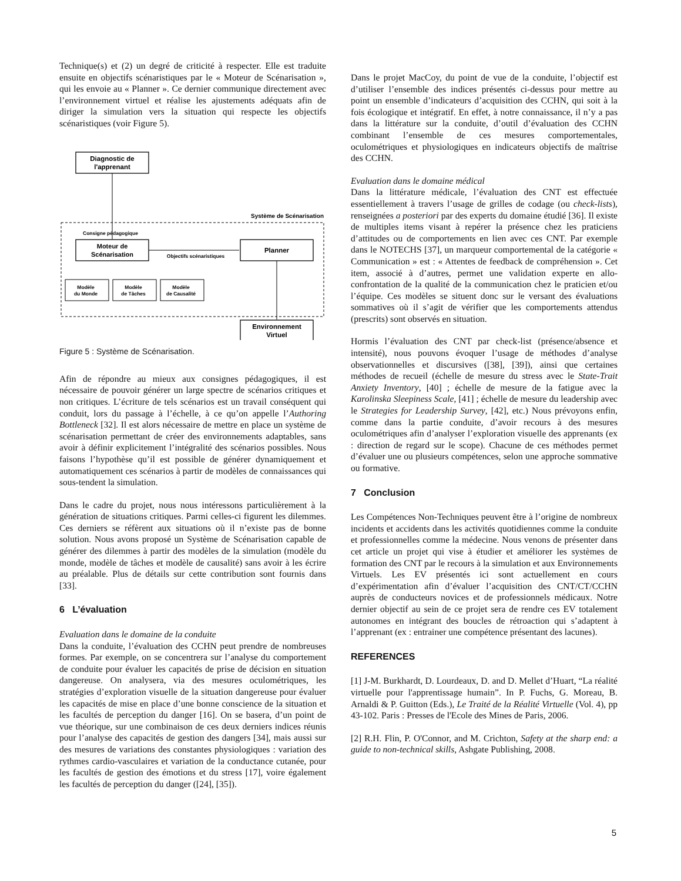Technique(s) et (2) un degré de criticité à respecter. Elle est traduite ensuite en objectifs scénaristiques par le « Moteur de Scénarisation », qui les envoie au « Planner ». Ce dernier communique directement avec l’environnement virtuel et réalise les ajustements adéquats afin de diriger la simulation vers la situation qui respecte les objectifs scénaristiques (voir Figure 5).
Diagnostic de
l'apprenant
Système de Scénarisation
Consigne pédagogique
Moteur de
Scénarisation
Objectifs scénaristiques
Planner
Environnement
Virtuel
Modèle
du Monde
Modèle
de Tâches
Modèle
de Causalité
Figure 5 : Système de Scénarisation.
Afin de répondre au mieux aux consignes pédagogiques, il est nécessaire de pouvoir générer un large spectre de scénarios critiques et non critiques. L’écriture de tels scénarios est un travail conséquent qui conduit, lors du passage à l’échelle, à ce qu’on appelle l’Authoring Bottleneck [32]. Il est alors nécessaire de mettre en place un système de scénarisation permettant de créer des environnements adaptables, sans avoir à définir explicitement l’intégralité des scénarios possibles. Nous faisons l’hypothèse qu’il est possible de générer dynamiquement et automatiquement ces scénarios à partir de modèles de connaissances qui sous-tendent la simulation.
Dans le cadre du projet, nous nous intéressons particulièrement à la génération de situations critiques. Parmi celles-ci figurent les dilemmes. Ces derniers se réfèrent aux situations où il n’existe pas de bonne solution. Nous avons proposé un Système de Scénarisation capable de générer des dilemmes à partir des modèles de la simulation (modèle du monde, modèle de tâches et modèle de causalité) sans avoir à les écrire au préalable. Plus de détails sur cette contribution sont fournis dans [33].
6 L’évaluation
Evaluation dans le domaine de la conduite
Dans la conduite, l’évaluation des CCHN peut prendre de nombreuses formes. Par exemple, on se concentrera sur l’analyse du comportement de conduite pour évaluer les capacités de prise de décision en situation dangereuse. On analysera, via des mesures oculométriques, les stratégies d’exploration visuelle de la situation dangereuse pour évaluer les capacités de mise en place d’une bonne conscience de la situation et les facultés de perception du danger [16]. On se basera, d’un point de vue théorique, sur une combinaison de ces deux derniers indices réunis pour l’analyse des capacités de gestion des dangers [34], mais aussi sur des mesures de variations des constantes physiologiques : variation des rythmes cardio-vasculaires et variation de la conductance cutanée, pour les facultés de gestion des émotions et du stress [17], voire également les facultés de perception du danger ([24], [35]).
Dans le projet MacCoy, du point de vue de la conduite, l’objectif est d’utiliser l’ensemble des indices présentés ci-dessus pour mettre au point un ensemble d’indicateurs d’acquisition des CCHN, qui soit à la fois écologique et intégratif. En effet, à notre connaissance, il n’y a pas dans la littérature sur la conduite, d’outil d’évaluation des CCHN combinant l’ensemble de ces mesures comportementales, oculométriques et physiologiques en indicateurs objectifs de maîtrise des CCHN.
Evaluation dans le domaine médical
Dans la littérature médicale, l’évaluation des CNT est effectuée essentiellement à travers l’usage de grilles de codage (ou check-lists), renseignées a posteriori par des experts du domaine étudié [36]. Il existe de multiples items visant à repérer la présence chez les praticiens d’attitudes ou de comportements en lien avec ces CNT. Par exemple dans le NOTECHS [37], un marqueur comportemental de la catégorie « Communication » est : « Attentes de feedback de compréhension ». Cet item, associé à d’autres, permet une validation experte en allo-confrontation de la qualité de la communication chez le praticien et/ou l’équipe. Ces modèles se situent donc sur le versant des évaluations sommatives où il s’agit de vérifier que les comportements attendus (prescrits) sont observés en situation.
Hormis l’évaluation des CNT par check-list (présence/absence et intensité), nous pouvons évoquer l’usage de méthodes d’analyse observationnelles et discursives ([38], [39]), ainsi que certaines méthodes de recueil (échelle de mesure du stress avec le State-Trait Anxiety Inventory, [40] ; échelle de mesure de la fatigue avec la Karolinska Sleepiness Scale, [41] ; échelle de mesure du leadership avec le Strategies for Leadership Survey, [42], etc.) Nous prévoyons enfin, comme dans la partie conduite, d’avoir recours à des mesures oculométriques afin d’analyser l’exploration visuelle des apprenants (ex : direction de regard sur le scope). Chacune de ces méthodes permet d’évaluer une ou plusieurs compétences, selon une approche sommative ou formative.
7 Conclusion
Les Compétences Non-Techniques peuvent être à l’origine de nombreux incidents et accidents dans les activités quotidiennes comme la conduite et professionnelles comme la médecine. Nous venons de présenter dans cet article un projet qui vise à étudier et améliorer les systèmes de formation des CNT par le recours à la simulation et aux Environnements Virtuels. Les EV présentés ici sont actuellement en cours d’expérimentation afin d’évaluer l’acquisition des CNT/CT/CCHN auprès de conducteurs novices et de professionnels médicaux. Notre dernier objectif au sein de ce projet sera de rendre ces EV totalement autonomes en intégrant des boucles de rétroaction qui s’adaptent à l’apprenant (ex : entrainer une compétence présentant des lacunes).
REFERENCES
[1] J-M. Burkhardt, D. Lourdeaux, D. and D. Mellet d’Huart, “La réalité virtuelle pour l'apprentissage humain”. In P. Fuchs, G. Moreau, B. Arnaldi & P. Guitton (Eds.), Le Traité de la Réalité Virtuelle (Vol. 4), pp 43-102. Paris : Presses de l'Ecole des Mines de Paris, 2006.
[2] R.H. Flin, P. O'Connor, and M. Crichton, Safety at the sharp end: a guide to non-technical skills, Ashgate Publishing, 2008.
5